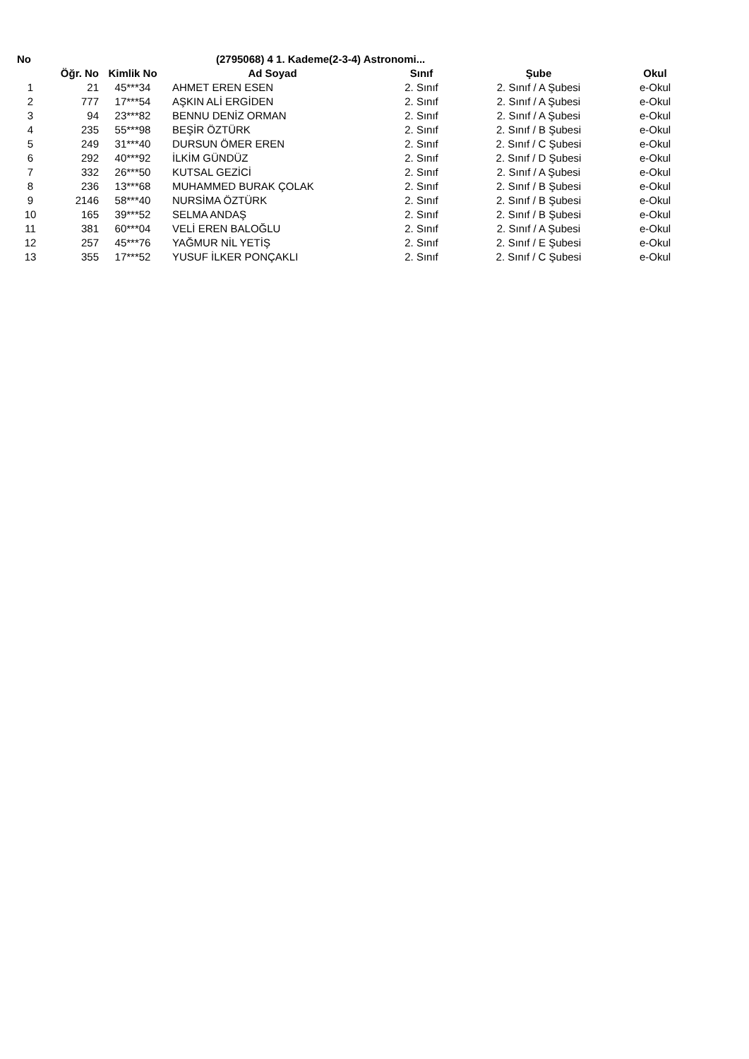| No | | | (2795068) 4 1. Kademe(2-3-4) Astronomi... | | | |
| --- | --- | --- | --- | --- | --- | --- |
| | Öğr. No | Kimlik No | Ad Soyad | Sınıf | Şube | Okul |
| 1 | 21 | 45***34 | AHMET EREN ESEN | 2. Sınıf | 2. Sınıf / A Şubesi | e-Okul |
| 2 | 777 | 17***54 | AŞKIN ALİ ERGİDEN | 2. Sınıf | 2. Sınıf / A Şubesi | e-Okul |
| 3 | 94 | 23***82 | BENNU DENİZ ORMAN | 2. Sınıf | 2. Sınıf / A Şubesi | e-Okul |
| 4 | 235 | 55***98 | BEŞİR ÖZTÜRK | 2. Sınıf | 2. Sınıf / B Şubesi | e-Okul |
| 5 | 249 | 31***40 | DURSUN ÖMER EREN | 2. Sınıf | 2. Sınıf / C Şubesi | e-Okul |
| 6 | 292 | 40***92 | İLKİM GÜNDÜZ | 2. Sınıf | 2. Sınıf / D Şubesi | e-Okul |
| 7 | 332 | 26***50 | KUTSAL GEZİCİ | 2. Sınıf | 2. Sınıf / A Şubesi | e-Okul |
| 8 | 236 | 13***68 | MUHAMMED BURAK ÇOLAK | 2. Sınıf | 2. Sınıf / B Şubesi | e-Okul |
| 9 | 2146 | 58***40 | NURSİMA ÖZTÜRK | 2. Sınıf | 2. Sınıf / B Şubesi | e-Okul |
| 10 | 165 | 39***52 | SELMA ANDAŞ | 2. Sınıf | 2. Sınıf / B Şubesi | e-Okul |
| 11 | 381 | 60***04 | VELİ EREN BALOĞLU | 2. Sınıf | 2. Sınıf / A Şubesi | e-Okul |
| 12 | 257 | 45***76 | YAĞMUR NİL YETİŞ | 2. Sınıf | 2. Sınıf / E Şubesi | e-Okul |
| 13 | 355 | 17***52 | YUSUF İLKER PONÇAKLI | 2. Sınıf | 2. Sınıf / C Şubesi | e-Okul |